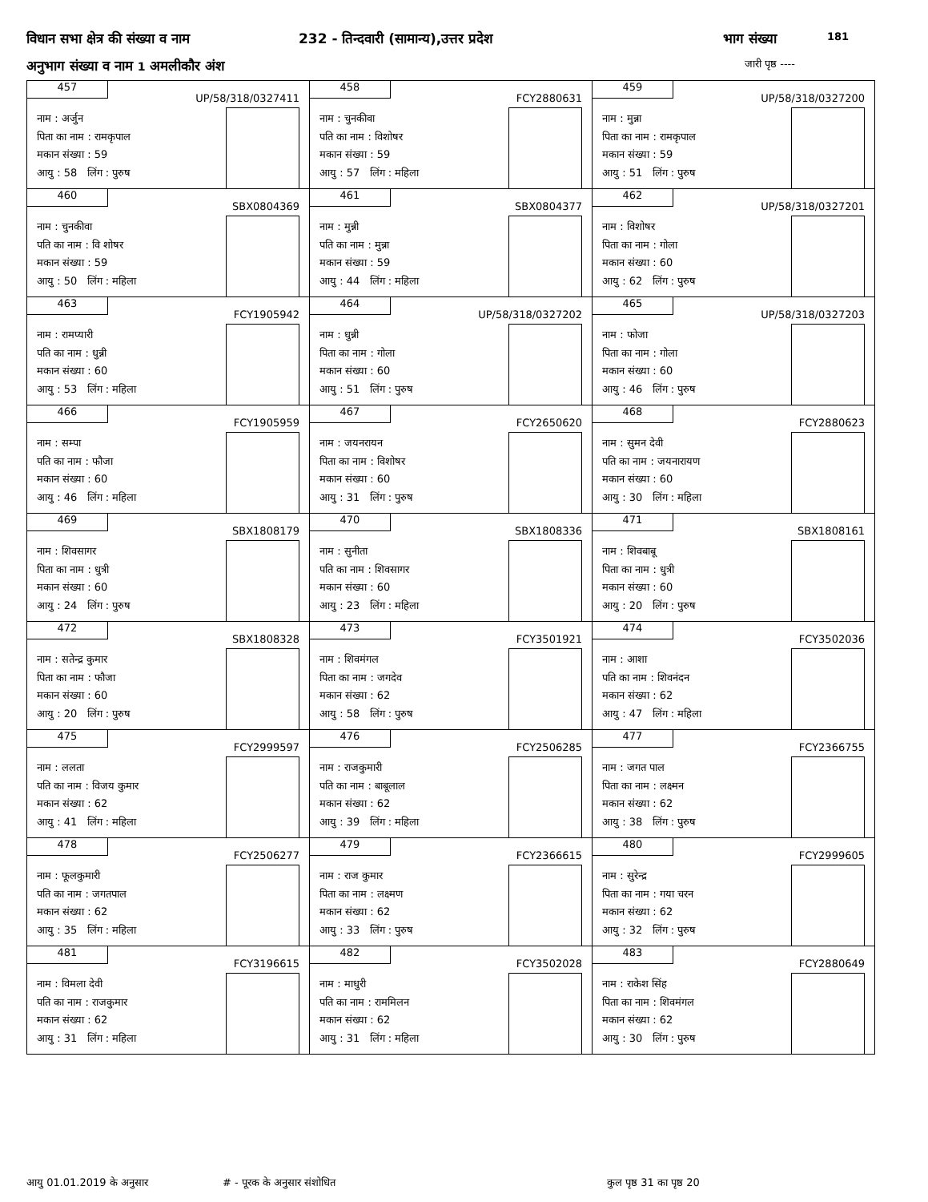विधान सभा क्षेत्र की संख्या व नाम 232 - तिन्दवारी (सामान्य),उत्तर प्रदेश भाग संख्या 181
अनुभाग संख्या व नाम 1 अमलीकौर अंश जारी पृष्ठ ----
| 457 UP/58/318/0327411 नाम : अर्जुन पिता का नाम : रामकृपाल मकान संख्या : 59 आयु : 58 लिंग : पुरुष | 458 FCY2880631 नाम : चुनकीवा पति का नाम : विशोषर मकान संख्या : 59 आयु : 57 लिंग : महिला | 459 UP/58/318/0327200 नाम : मुन्ना पिता का नाम : रामकृपाल मकान संख्या : 59 आयु : 51 लिंग : पुरुष |
| 460 SBX0804369 नाम : चुनकीवा पति का नाम : वि शोषर मकान संख्या : 59 आयु : 50 लिंग : महिला | 461 SBX0804377 नाम : मुन्नी पति का नाम : मुन्ना मकान संख्या : 59 आयु : 44 लिंग : महिला | 462 UP/58/318/0327201 नाम : विशोषर पिता का नाम : गोला मकान संख्या : 60 आयु : 62 लिंग : पुरुष |
| 463 FCY1905942 नाम : रामप्यारी पति का नाम : धुन्नी मकान संख्या : 60 आयु : 53 लिंग : महिला | 464 UP/58/318/0327202 नाम : धुन्नी पिता का नाम : गोला मकान संख्या : 60 आयु : 51 लिंग : पुरुष | 465 UP/58/318/0327203 नाम : फोजा पिता का नाम : गोला मकान संख्या : 60 आयु : 46 लिंग : पुरुष |
| 466 FCY1905959 नाम : सम्पा पति का नाम : फौजा मकान संख्या : 60 आयु : 46 लिंग : महिला | 467 FCY2650620 नाम : जयनरायन पिता का नाम : विशोषर मकान संख्या : 60 आयु : 31 लिंग : पुरुष | 468 FCY2880623 नाम : सुमन देवी पति का नाम : जयनारायण मकान संख्या : 60 आयु : 30 लिंग : महिला |
| 469 SBX1808179 नाम : शिवसागर पिता का नाम : धुत्री मकान संख्या : 60 आयु : 24 लिंग : पुरुष | 470 SBX1808336 नाम : सुनीता पति का नाम : शिवसागर मकान संख्या : 60 आयु : 23 लिंग : महिला | 471 SBX1808161 नाम : शिवबाबू पिता का नाम : धुत्री मकान संख्या : 60 आयु : 20 लिंग : पुरुष |
| 472 SBX1808328 नाम : सतेन्द्र कुमार पिता का नाम : फौजा मकान संख्या : 60 आयु : 20 लिंग : पुरुष | 473 FCY3501921 नाम : शिवमंगल पिता का नाम : जगदेव मकान संख्या : 62 आयु : 58 लिंग : पुरुष | 474 FCY3502036 नाम : आशा पति का नाम : शिवनंदन मकान संख्या : 62 आयु : 47 लिंग : महिला |
| 475 FCY2999597 नाम : ललता पति का नाम : विजय कुमार मकान संख्या : 62 आयु : 41 लिंग : महिला | 476 FCY2506285 नाम : राजकुमारी पति का नाम : बाबूलाल मकान संख्या : 62 आयु : 39 लिंग : महिला | 477 FCY2366755 नाम : जगत पाल पिता का नाम : लक्ष्मन मकान संख्या : 62 आयु : 38 लिंग : पुरुष |
| 478 FCY2506277 नाम : फूलकुमारी पति का नाम : जगतपाल मकान संख्या : 62 आयु : 35 लिंग : महिला | 479 FCY2366615 नाम : राज कुमार पिता का नाम : लक्ष्मण मकान संख्या : 62 आयु : 33 लिंग : पुरुष | 480 FCY2999605 नाम : सुरेन्द्र पिता का नाम : गया चरन मकान संख्या : 62 आयु : 32 लिंग : पुरुष |
| 481 FCY3196615 नाम : विमला देवी पति का नाम : राजकुमार मकान संख्या : 62 आयु : 31 लिंग : महिला | 482 FCY3502028 नाम : माधुरी पति का नाम : राममिलन मकान संख्या : 62 आयु : 31 लिंग : महिला | 483 FCY2880649 नाम : राकेश सिंह पिता का नाम : शिवमंगल मकान संख्या : 62 आयु : 30 लिंग : पुरुष |
आयु 01.01.2019 के अनुसार # - पूरक के अनुसार संशोधित कुल पृष्ठ 31 का पृष्ठ 20